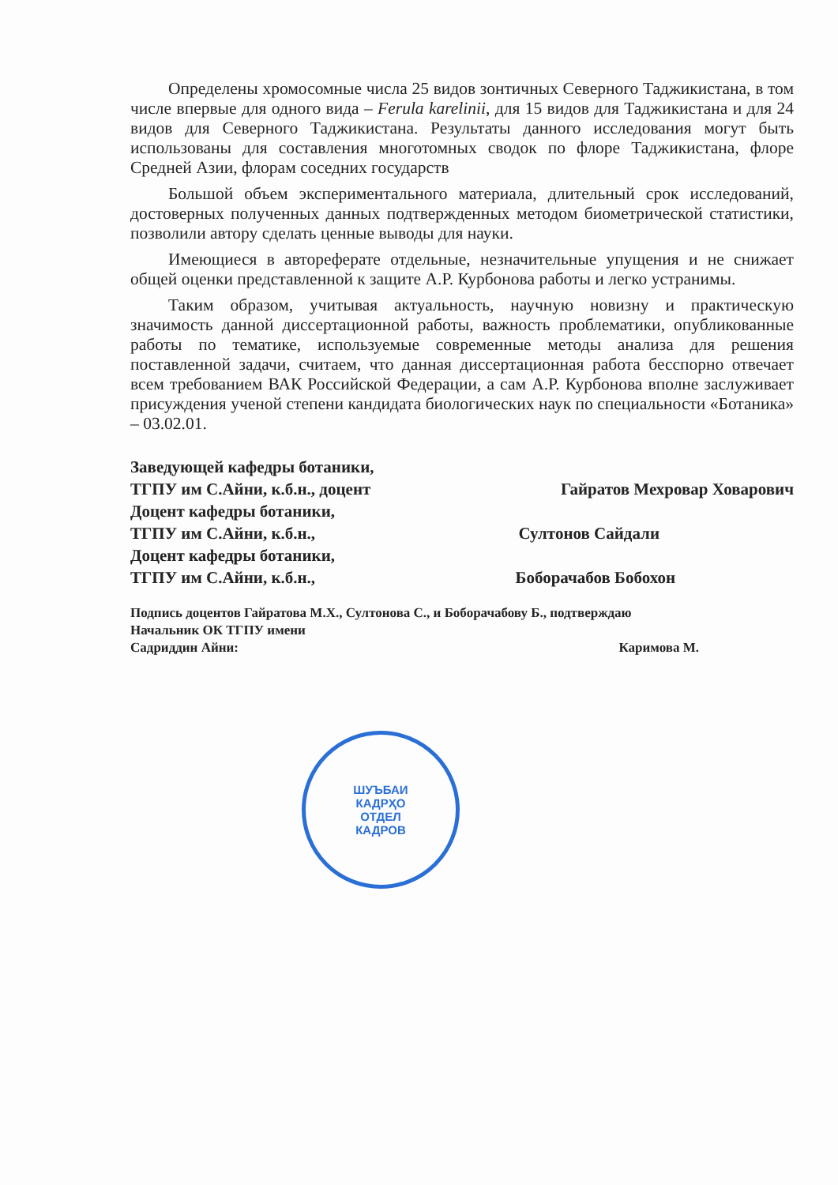Определены хромосомные числа 25 видов зонтичных Северного Таджикистана, в том числе впервые для одного вида – Ferula karelinii, для 15 видов для Таджикистана и для 24 видов для Северного Таджикистана. Результаты данного исследования могут быть использованы для составления многотомных сводок по флоре Таджикистана, флоре Средней Азии, флорам соседних государств
Большой объем экспериментального материала, длительный срок исследований, достоверных полученных данных подтвержденных методом биометрической статистики, позволили автору сделать ценные выводы для науки.
Имеющиеся в автореферате отдельные, незначительные упущения и не снижает общей оценки представленной к защите А.Р. Курбонова работы и легко устранимы.
Таким образом, учитывая актуальность, научную новизну и практическую значимость данной диссертационной работы, важность проблематики, опубликованные работы по тематике, используемые современные методы анализа для решения поставленной задачи, считаем, что данная диссертационная работа бесспорно отвечает всем требованием ВАК Российской Федерации, а сам А.Р. Курбонова вполне заслуживает присуждения ученой степени кандидата биологических наук по специальности «Ботаника» – 03.02.01.
Заведующей кафедры ботаники,
ТГПУ им С.Айни, к.б.н., доцент Гайратов Мехровар Ховарович
Доцент кафедры ботаники,
ТГПУ им С.Айни, к.б.н., Султонов Сайдали
Доцент кафедры ботаники,
ТГПУ им С.Айни, к.б.н., Боборачабов Бобохон
Подпись доцентов Гайратова М.Х., Султонова С., и Боборачабову Б., подтверждаю
Начальник ОК ТГПУ имени
Садриддин Айни: Каримова М.
ШУЪБАИ
КАДРҲО
ОТДЕЛ
КАДРОВ